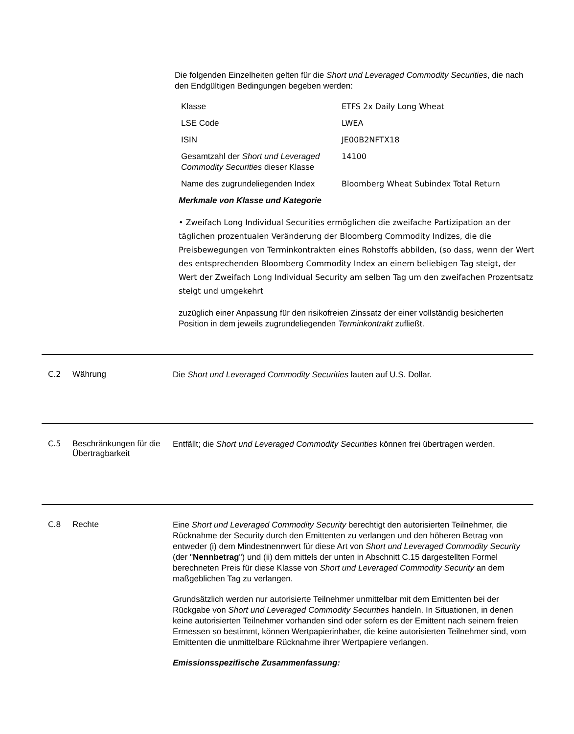Die folgenden Einzelheiten gelten für die Short und Leveraged Commodity Securities, die nach den Endgültigen Bedingungen begeben werden:
| Klasse | ETFS 2x Daily Long Wheat |
| LSE Code | LWEA |
| ISIN | JE00B2NFTX18 |
| Gesamtzahl der Short und Leveraged Commodity Securities dieser Klasse | 14100 |
| Name des zugrundeliegenden Index | Bloomberg Wheat Subindex Total Return |
Merkmale von Klasse und Kategorie
• Zweifach Long Individual Securities ermöglichen die zweifache Partizipation an der täglichen prozentualen Veränderung der Bloomberg Commodity Indizes, die die Preisbewegungen von Terminkontrakten eines Rohstoffs abbilden, (so dass, wenn der Wert des entsprechenden Bloomberg Commodity Index an einem beliebigen Tag steigt, der Wert der Zweifach Long Individual Security am selben Tag um den zweifachen Prozentsatz steigt und umgekehrt
zuzüglich einer Anpassung für den risikofreien Zinssatz der einer vollständig besicherten Position in dem jeweils zugrundeliegenden Terminkontrakt zufließt.
C.2 Währung
Die Short und Leveraged Commodity Securities lauten auf U.S. Dollar.
C.5 Beschränkungen für die Übertragbarkeit
Entfällt; die Short und Leveraged Commodity Securities können frei übertragen werden.
C.8 Rechte
Eine Short und Leveraged Commodity Security berechtigt den autorisierten Teilnehmer, die Rücknahme der Security durch den Emittenten zu verlangen und den höheren Betrag von entweder (i) dem Mindestnennwert für diese Art von Short und Leveraged Commodity Security (der "Nennbetrag") und (ii) dem mittels der unten in Abschnitt C.15 dargestellten Formel berechneten Preis für diese Klasse von Short und Leveraged Commodity Security an dem maßgeblichen Tag zu verlangen.
Grundsätzlich werden nur autorisierte Teilnehmer unmittelbar mit dem Emittenten bei der Rückgabe von Short und Leveraged Commodity Securities handeln. In Situationen, in denen keine autorisierten Teilnehmer vorhanden sind oder sofern es der Emittent nach seinem freien Ermessen so bestimmt, können Wertpapierinhaber, die keine autorisierten Teilnehmer sind, vom Emittenten die unmittelbare Rücknahme ihrer Wertpapiere verlangen.
Emissionsspezifische Zusammenfassung: